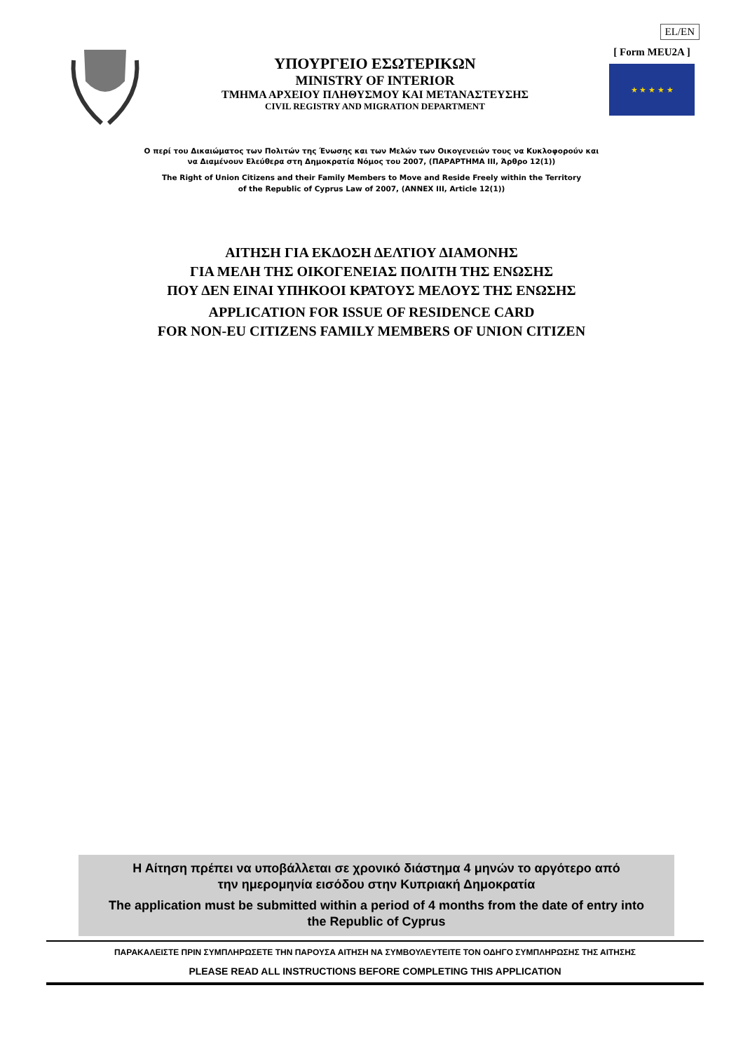EL/EN
ΥΠΟΥΡΓΕΙΟ ΕΣΩΤΕΡΙΚΩΝ
MINISTRY OF INTERIOR
ΤΜΗΜΑ ΑΡΧΕΙΟΥ ΠΛΗΘΥΣΜΟΥ ΚΑΙ ΜΕΤΑΝΑΣΤΕΥΣΗΣ
CIVIL REGISTRY AND MIGRATION DEPARTMENT
[ Form MEU2A ]
★ ★ ★ ★ ★
Ο περί του Δικαιώματος των Πολιτών της Ένωσης και των Μελών των Οικογενειών τους να Κυκλοφορούν και
να Διαμένουν Ελεύθερα στη Δημοκρατία Νόμος του 2007, (ΠΑΡΑΡΤΗΜΑ III, Άρθρο 12(1))
The Right of Union Citizens and their Family Members to Move and Reside Freely within the Territory
of the Republic of Cyprus Law of 2007, (ANNEX III, Article 12(1))
ΑΙΤΗΣΗ ΓΙΑ ΕΚΔΟΣΗ ΔΕΛΤΙΟΥ ΔΙΑΜΟΝΗΣ
ΓΙΑ ΜΕΛΗ ΤΗΣ ΟΙΚΟΓΕΝΕΙΑΣ ΠΟΛΙΤΗ ΤΗΣ ΕΝΩΣΗΣ
ΠΟΥ ΔΕΝ ΕΙΝΑΙ ΥΠΗΚΟΟΙ ΚΡΑΤΟΥΣ ΜΕΛΟΥΣ ΤΗΣ ΕΝΩΣΗΣ
APPLICATION FOR ISSUE OF RESIDENCE CARD
FOR NON-EU CITIZENS FAMILY MEMBERS OF UNION CITIZEN
Η Αίτηση πρέπει να υποβάλλεται σε χρονικό διάστημα 4 μηνών το αργότερο από
την ημερομηνία εισόδου στην Κυπριακή Δημοκρατία
The application must be submitted within a period of 4 months from the date of entry into
the Republic of Cyprus
ΠΑΡΑΚΑΛΕΙΣΤΕ ΠΡΙΝ ΣΥΜΠΛΗΡΩΣΕΤΕ ΤΗΝ ΠΑΡΟΥΣΑ ΑΙΤΗΣΗ ΝΑ ΣΥΜΒΟΥΛΕΥΤΕΙΤΕ ΤΟΝ ΟΔΗΓΟ ΣΥΜΠΛΗΡΩΣΗΣ ΤΗΣ ΑΙΤΗΣΗΣ
PLEASE READ ALL INSTRUCTIONS BEFORE COMPLETING THIS APPLICATION